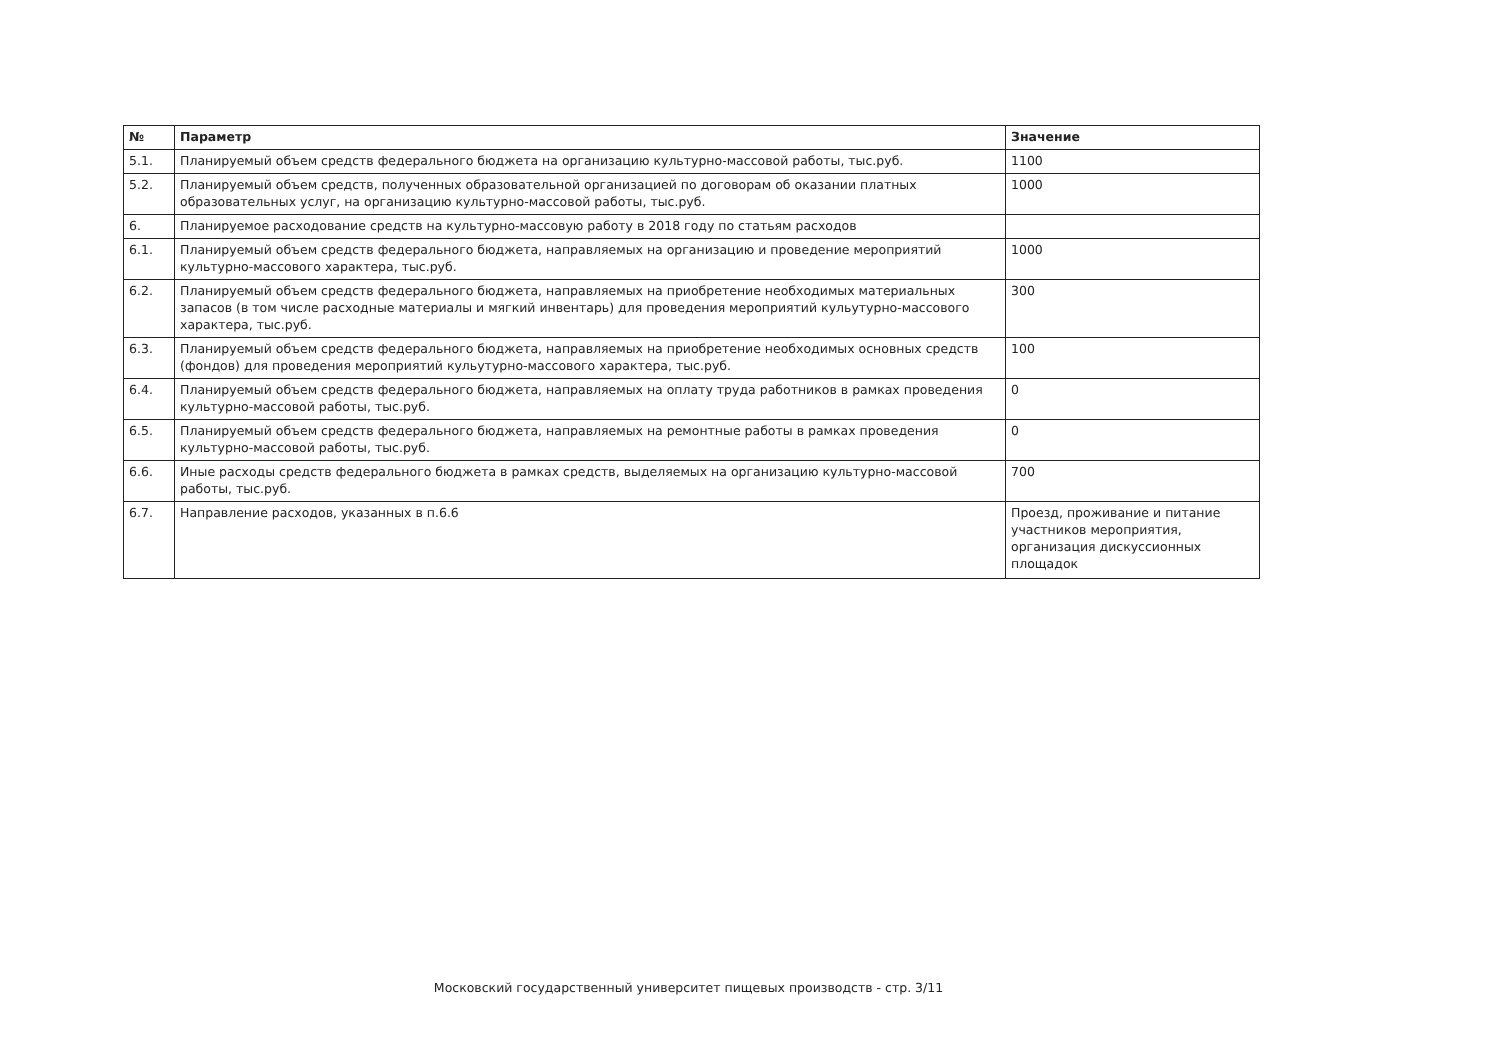| № | Параметр | Значение |
| --- | --- | --- |
| 5.1. | Планируемый объем средств федерального бюджета на организацию культурно-массовой работы, тыс.руб. | 1100 |
| 5.2. | Планируемый объем средств, полученных образовательной организацией по договорам об оказании платных образовательных услуг, на организацию культурно-массовой работы, тыс.руб. | 1000 |
| 6. | Планируемое расходование средств на культурно-массовую работу в 2018 году по статьям расходов | |
| 6.1. | Планируемый объем средств федерального бюджета, направляемых на организацию и проведение мероприятий культурно-массового характера, тыс.руб. | 1000 |
| 6.2. | Планируемый объем средств федерального бюджета, направляемых на приобретение необходимых материальных запасов (в том числе расходные материалы и мягкий инвентарь) для проведения мероприятий кульутурно-массового характера, тыс.руб. | 300 |
| 6.3. | Планируемый объем средств федерального бюджета, направляемых на приобретение необходимых основных средств (фондов) для проведения мероприятий кульутурно-массового характера, тыс.руб. | 100 |
| 6.4. | Планируемый объем средств федерального бюджета, направляемых на оплату труда работников в рамках проведения культурно-массовой работы, тыс.руб. | 0 |
| 6.5. | Планируемый объем средств федерального бюджета, направляемых на ремонтные работы в рамках проведения культурно-массовой работы, тыс.руб. | 0 |
| 6.6. | Иные расходы средств федерального бюджета в рамках средств, выделяемых на организацию культурно-массовой работы, тыс.руб. | 700 |
| 6.7. | Направление расходов, указанных в п.6.6 | Проезд, проживание и питание участников мероприятия, организация дискуссионных площадок |
Московский государственный университет пищевых производств - стр. 3/11